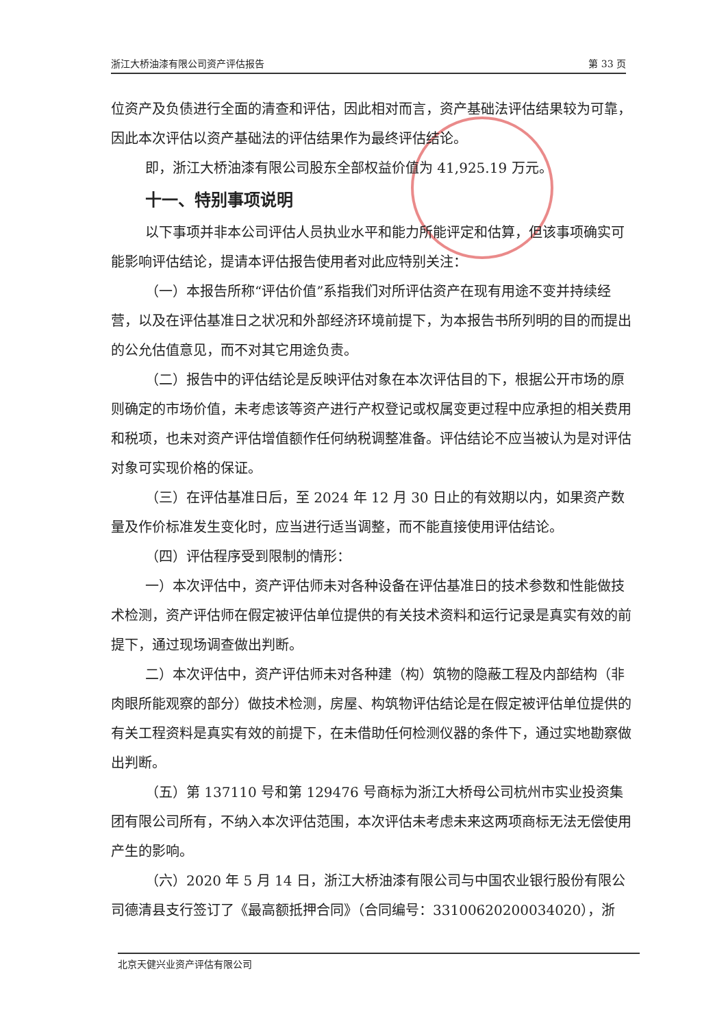浙江大桥油漆有限公司资产评估报告 第 33 页
位资产及负债进行全面的清查和评估，因此相对而言，资产基础法评估结果较为可靠，因此本次评估以资产基础法的评估结果作为最终评估结论。
即，浙江大桥油漆有限公司股东全部权益价值为 41,925.19 万元。
十一、特别事项说明
以下事项并非本公司评估人员执业水平和能力所能评定和估算，但该事项确实可能影响评估结论，提请本评估报告使用者对此应特别关注：
（一）本报告所称“评估价值”系指我们对所评估资产在现有用途不变并持续经营，以及在评估基准日之状况和外部经济环境前提下，为本报告书所列明的目的而提出的公允估值意见，而不对其它用途负责。
（二）报告中的评估结论是反映评估对象在本次评估目的下，根据公开市场的原则确定的市场价值，未考虑该等资产进行产权登记或权属变更过程中应承担的相关费用和税项，也未对资产评估增值额作任何纳税调整准备。评估结论不应当被认为是对评估对象可实现价格的保证。
（三）在评估基准日后，至 2024 年 12 月 30 日止的有效期以内，如果资产数量及作价标准发生变化时，应当进行适当调整，而不能直接使用评估结论。
（四）评估程序受到限制的情形：
一）本次评估中，资产评估师未对各种设备在评估基准日的技术参数和性能做技术检测，资产评估师在假定被评估单位提供的有关技术资料和运行记录是真实有效的前提下，通过现场调查做出判断。
二）本次评估中，资产评估师未对各种建（构）筑物的隐蔽工程及内部结构（非肉眼所能观察的部分）做技术检测，房屋、构筑物评估结论是在假定被评估单位提供的有关工程资料是真实有效的前提下，在未借助任何检测仪器的条件下，通过实地勘察做出判断。
（五）第 137110 号和第 129476 号商标为浙江大桥母公司杭州市实业投资集团有限公司所有，不纳入本次评估范围，本次评估未考虑未来这两项商标无法无偿使用产生的影响。
（六）2020 年 5 月 14 日，浙江大桥油漆有限公司与中国农业银行股份有限公司德清县支行签订了《最高额抵押合同》（合同编号：33100620200034020），浙
北京天健兴业资产评估有限公司